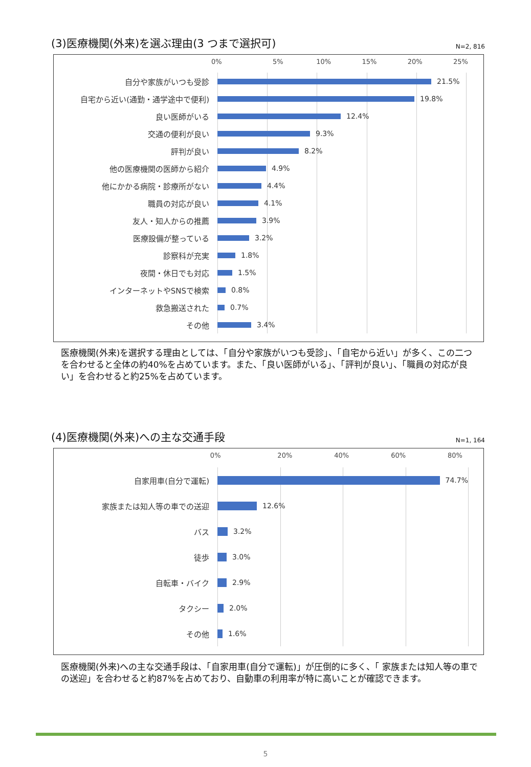(3)医療機関(外来)を選ぶ理由(3 つまで選択可)
N=2, 816
0% 5% 10% 15% 20% 25%
自分や家族がいつも受診
21.5%
自宅から近い(通勤・通学途中で便利)
19.8%
良い医師がいる
12.4%
交通の便利が良い
9.3%
評判が良い
8.2%
他の医療機関の医師から紹介
4.9%
他にかかる病院・診療所がない
4.4%
職員の対応が良い
4.1%
友人・知人からの推薦
3.9%
医療設備が整っている
3.2%
診察科が充実
1.8%
夜間・休日でも対応
1.5%
インターネットやSNSで検索
0.8%
救急搬送された
0.7%
その他
3.4%
医療機関(外来)を選択する理由としては、「自分や家族がいつも受診」、「自宅から近い」が多く、この二つを合わせると全体の約40%を占めています。また、「良い医師がいる」、「評判が良い」、「職員の対応が良い」を合わせると約25%を占めています。
(4)医療機関(外来)への主な交通手段
N=1, 164
0% 20% 40% 60% 80%
自家用車(自分で運転)
74.7%
家族または知人等の車での送迎
12.6%
バス
3.2%
徒歩
3.0%
自転車・バイク
2.9%
タクシー
2.0%
その他
1.6%
医療機関(外来)への主な交通手段は、「自家用車(自分で運転)」が圧倒的に多く、「 家族または知人等の車での送迎」を合わせると約87%を占めており、自動車の利用率が特に高いことが確認できます。
5